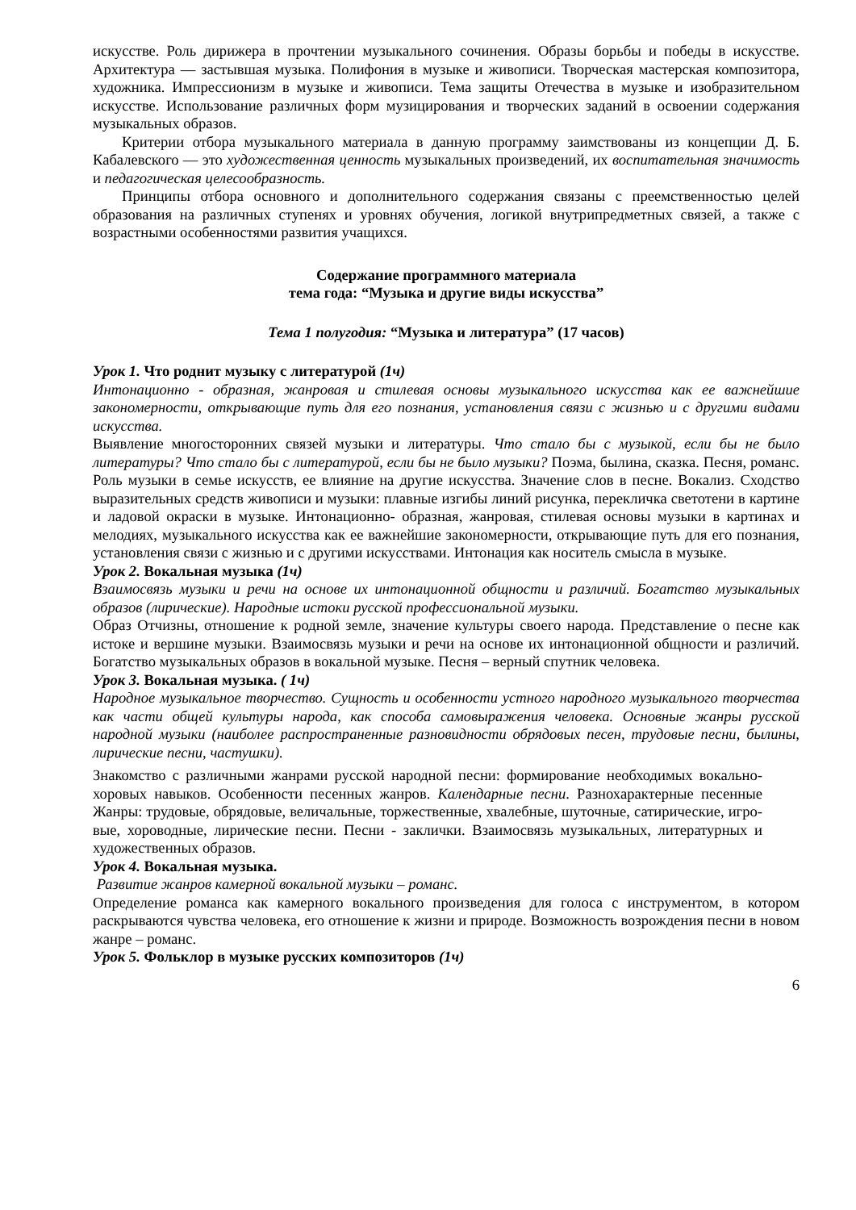искусстве. Роль дирижера в прочтении музыкального сочинения. Образы борьбы и победы в искусстве. Архитектура — застывшая музыка. Полифония в музыке и живописи. Творческая мастерская композитора, художника. Импрессионизм в музыке и живописи. Тема защиты Отечества в музыке и изобразительном искусстве. Использование различных форм музицирования и творческих заданий в освоении содержания музыкальных образов.
Критерии отбора музыкального материала в данную программу заимствованы из концепции Д. Б. Кабалевского — это художественная ценность музыкальных произведений, их воспитательная значимость и педагогическая целесообразность.
Принципы отбора основного и дополнительного содержания связаны с преемственностью целей образования на различных ступенях и уровнях обучения, логикой внутрипредметных связей, а также с возрастными особенностями развития учащихся.
Содержание программного материала
тема года: “Музыка и другие виды искусства”
Тема 1 полугодия: “Музыка и литература” (17 часов)
Урок 1. Что роднит музыку с литературой (1ч)
Интонационно - образная, жанровая и стилевая основы музыкального искусства как ее важнейшие закономерности, открывающие путь для его познания, установления связи с жизнью и с другими видами искусства.
Выявление многосторонних связей музыки и литературы. Что стало бы с музыкой, если бы не было литературы? Что стало бы с литературой, если бы не было музыки? Поэма, былина, сказка. Песня, романс. Роль музыки в семье искусств, ее влияние на другие искусства. Значение слов в песне. Вокализ. Сходство выразительных средств живописи и музыки: плавные изгибы линий рисунка, перекличка светотени в картине и ладовой окраски в музыке. Интонационно- образная, жанровая, стилевая основы музыки в картинах и мелодиях, музыкального искусства как ее важнейшие закономерности, открывающие путь для его познания, установления связи с жизнью и с другими искусствами. Интонация как носитель смысла в музыке.
Урок 2. Вокальная музыка (1ч)
Взаимосвязь музыки и речи на основе их интонационной общности и различий. Богатство музыкальных образов (лирические). Народные истоки русской профессиональной музыки.
Образ Отчизны, отношение к родной земле, значение культуры своего народа. Представление о песне как истоке и вершине музыки. Взаимосвязь музыки и речи на основе их интонационной общности и различий. Богатство музыкальных образов в вокальной музыке. Песня – верный спутник человека.
Урок 3. Вокальная музыка. ( 1ч)
Народное музыкальное творчество. Сущность и особенности устного народного музыкального творчества как части общей культуры народа, как способа самовыражения человека. Основные жанры русской народной музыки (наиболее распространенные разновидности обрядовых песен, трудовые песни, былины, лирические песни, частушки).
Знакомство с различными жанрами русской народной песни: формирование необходимых вокально-хоровых навыков. Особенности песенных жанров. Календарные песни. Разнохарактерные песенные Жанры: трудовые, обрядовые, величальные, торжественные, хвалебные, шуточные, сатирические, игро-вые, хороводные, лирические песни. Песни - заклички. Взаимосвязь музыкальных, литературных и художественных образов.
Урок 4. Вокальная музыка.
Развитие жанров камерной вокальной музыки – романс.
Определение романса как камерного вокального произведения для голоса с инструментом, в котором раскрываются чувства человека, его отношение к жизни и природе. Возможность возрождения песни в новом жанре – романс.
Урок 5. Фольклор в музыке русских композиторов (1ч)
6